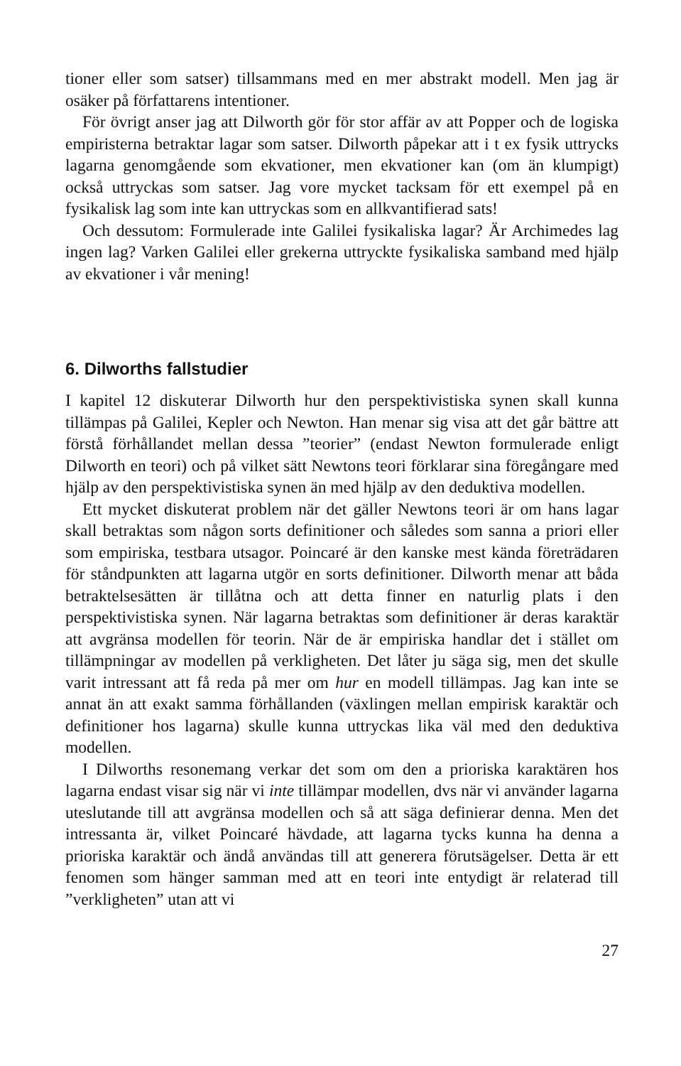tioner eller som satser) tillsammans med en mer abstrakt modell. Men jag är osäker på författarens intentioner.
För övrigt anser jag att Dilworth gör för stor affär av att Popper och de logiska empiristerna betraktar lagar som satser. Dilworth påpekar att i t ex fysik uttrycks lagarna genomgående som ekvationer, men ekvationer kan (om än klumpigt) också uttryckas som satser. Jag vore mycket tacksam för ett exempel på en fysikalisk lag som inte kan uttryckas som en allkvantifierad sats!
Och dessutom: Formulerade inte Galilei fysikaliska lagar? Är Archimedes lag ingen lag? Varken Galilei eller grekerna uttryckte fysikaliska samband med hjälp av ekvationer i vår mening!
6. Dilworths fallstudier
I kapitel 12 diskuterar Dilworth hur den perspektivistiska synen skall kunna tillämpas på Galilei, Kepler och Newton. Han menar sig visa att det går bättre att förstå förhållandet mellan dessa ”teorier” (endast Newton formulerade enligt Dilworth en teori) och på vilket sätt Newtons teori förklarar sina föregångare med hjälp av den perspektivistiska synen än med hjälp av den deduktiva modellen.
Ett mycket diskuterat problem när det gäller Newtons teori är om hans lagar skall betraktas som någon sorts definitioner och således som sanna a priori eller som empiriska, testbara utsagor. Poincaré är den kanske mest kända företrädaren för ståndpunkten att lagarna utgör en sorts definitioner. Dilworth menar att båda betraktelsesätten är tillåtna och att detta finner en naturlig plats i den perspektivistiska synen. När lagarna betraktas som definitioner är deras karaktär att avgränsa modellen för teorin. När de är empiriska handlar det i stället om tillämpningar av modellen på verkligheten. Det låter ju säga sig, men det skulle varit intressant att få reda på mer om hur en modell tillämpas. Jag kan inte se annat än att exakt samma förhållanden (växlingen mellan empirisk karaktär och definitioner hos lagarna) skulle kunna uttryckas lika väl med den deduktiva modellen.
I Dilworths resonemang verkar det som om den a prioriska karaktären hos lagarna endast visar sig när vi inte tillämpar modellen, dvs när vi använder lagarna uteslutande till att avgränsa modellen och så att säga definierar denna. Men det intressanta är, vilket Poincaré hävdade, att lagarna tycks kunna ha denna a prioriska karaktär och ändå användas till att generera förutsägelser. Detta är ett fenomen som hänger samman med att en teori inte entydigt är relaterad till ”verkligheten” utan att vi
27